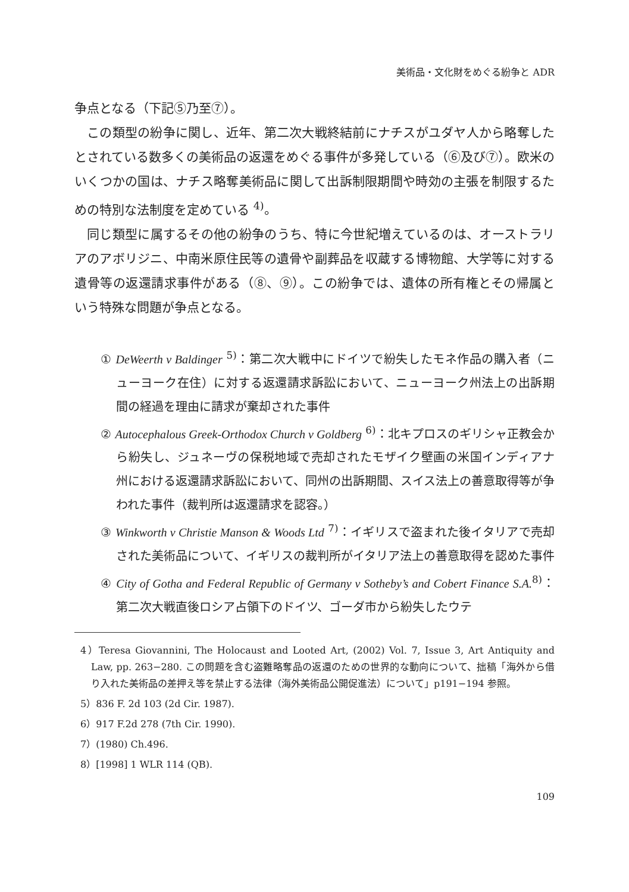美術品・文化財をめぐる紛争と ADR
争点となる（下記⑤乃至⑦）。
この類型の紛争に関し、近年、第二次大戦終結前にナチスがユダヤ人から略奪したとされている数多くの美術品の返還をめぐる事件が多発している（⑥及び⑦）。欧米のいくつかの国は、ナチス略奪美術品に関して出訴制限期間や時効の主張を制限するための特別な法制度を定めている <sup>4)</sup>。
同じ類型に属するその他の紛争のうち、特に今世紀増えているのは、オーストラリアのアボリジニ、中南米原住民等の遺骨や副葬品を収蔵する博物館、大学等に対する遺骨等の返還請求事件がある（⑧、⑨）。この紛争では、遺体の所有権とその帰属という特殊な問題が争点となる。
① DeWeerth v Baldinger <sup>5)</sup>：第二次大戦中にドイツで紛失したモネ作品の購入者（ニューヨーク在住）に対する返還請求訴訟において、ニューヨーク州法上の出訴期間の経過を理由に請求が棄却された事件
② Autocephalous Greek-Orthodox Church v Goldberg <sup>6)</sup>：北キプロスのギリシャ正教会から紛失し、ジュネーヴの保税地域で売却されたモザイク壁画の米国インディアナ州における返還請求訴訟において、同州の出訴期間、スイス法上の善意取得等が争われた事件（裁判所は返還請求を認容。）
③ Winkworth v Christie Manson & Woods Ltd <sup>7)</sup>：イギリスで盗まれた後イタリアで売却された美術品について、イギリスの裁判所がイタリア法上の善意取得を認めた事件
④ City of Gotha and Federal Republic of Germany v Sotheby’s and Cobert Finance S.A.<sup>8)</sup>：第二次大戦直後ロシア占領下のドイツ、ゴーダ市から紛失したウテ
4）Teresa Giovannini, The Holocaust and Looted Art, (2002) Vol. 7, Issue 3, Art Antiquity and Law, pp. 263−280. この問題を含む盗難略奪品の返還のための世界的な動向について、拙稿「海外から借り入れた美術品の差押え等を禁止する法律（海外美術品公開促進法）について」p191−194 参照。
5）836 F. 2d 103 (2d Cir. 1987).
6）917 F.2d 278 (7th Cir. 1990).
7）(1980) Ch.496.
8）[1998] 1 WLR 114 (QB).
109